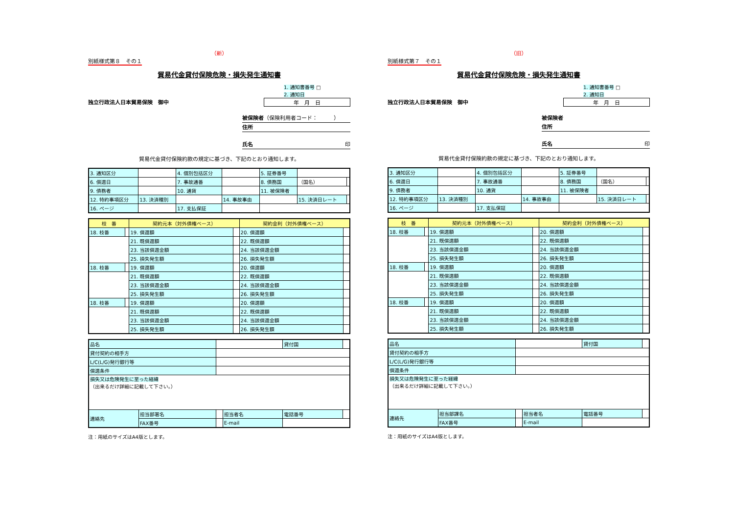（新）
別紙様式第８　その１
貿易代金貸付保険危険・損失発生通知書
1. 通知書番号 □
2. 通知日
独立行政法人日本貿易保険　御中 年　月　日
被保険者（保険利用者コード：　　　）
住所
氏名 印
貿易代金貸付保険約款の規定に基づき、下記のとおり通知します。
| 3. 通知区分 | | 4. 個別包括区分 | | 5. 証券番号 | | |
| 6. 償還日 | | 7. 事故通番 | | 8. 債務国 | （国名） | |
| 9. 債務者 | | 10. 通貨 | | 11. 被保険者 | | |
| 12. 特約事項区分 | 13. 決済種別 | | 14. 事故事由 | | 15. 決済日レート | |
| 16. ページ | | 17. 支払保証 | | | | |
| 枝 番 | | 契約元本（対外債権ベース） | | 契約金利（対外債権ベース） | |
| 18. 枝番 | | 19. 償還額 | | 20. 償還額 | |
| | | 21. 既償還額 | | 22. 既償還額 | |
| | | 23. 当該償還金額 | | 24. 当該償還金額 | |
| | | 25. 損失発生額 | | 26. 損失発生額 | |
| 18. 枝番 | | 19. 償還額 | | 20. 償還額 | |
| | | 21. 既償還額 | | 22. 既償還額 | |
| | | 23. 当該償還金額 | | 24. 当該償還金額 | |
| | | 25. 損失発生額 | | 26. 損失発生額 | |
| 18. 枝番 | | 19. 償還額 | | 20. 償還額 | |
| | | 21. 既償還額 | | 22. 既償還額 | |
| | | 23. 当該償還金額 | | 24. 当該償還金額 | |
| | | 25. 損失発生額 | | 26. 損失発生額 | |
| 品名 | | | | 貸付国 | |
| 貸付契約の相手方 | | | | | |
| L/C(L/G)発行銀行等 | | | | | |
| 償還条件 | | | | | |
| 損失又は危険発生に至った経緯 （出来るだけ詳細に記載して下さい。） | | | | | |
| 連絡先 | 担当部署名 | | 担当者名 | 電話番号 | |
| | FAX番号 | | E-mail | | |
注：用紙のサイズはA4版とします。
（旧）
別紙様式第７　その１
貿易代金貸付保険危険・損失発生通知書
1. 通知書番号 □
2. 通知日
独立行政法人日本貿易保険　御中 年　月　日
被保険者
住所
氏名 印
貿易代金貸付保険約款の規定に基づき、下記のとおり通知します。
| 3. 通知区分 | | 4. 個別包括区分 | | 5. 証券番号 | | |
| 6. 償還日 | | 7. 事故通番 | | 8. 債務国 | （国名） | |
| 9. 債務者 | | 10. 通貨 | | 11. 被保険者 | | |
| 12. 特約事項区分 | 13. 決済種別 | | 14. 事故事由 | | 15. 決済日レート | |
| 16. ページ | | 17. 支払保証 | | | | |
| 枝 番 | | 契約元本（対外債権ベース） | | 契約金利（対外債権ベース） | |
| 18. 枝番 | | 19. 償還額 | | 20. 償還額 | |
| | | 21. 既償還額 | | 22. 既償還額 | |
| | | 23. 当該償還金額 | | 24. 当該償還金額 | |
| | | 25. 損失発生額 | | 26. 損失発生額 | |
| 18. 枝番 | | 19. 償還額 | | 20. 償還額 | |
| | | 21. 既償還額 | | 22. 既償還額 | |
| | | 23. 当該償還金額 | | 24. 当該償還金額 | |
| | | 25. 損失発生額 | | 26. 損失発生額 | |
| 18. 枝番 | | 19. 償還額 | | 20. 償還額 | |
| | | 21. 既償還額 | | 22. 既償還額 | |
| | | 23. 当該償還金額 | | 24. 当該償還金額 | |
| | | 25. 損失発生額 | | 26. 損失発生額 | |
| 品名 | | | | 貸付国 | |
| 貸付契約の相手方 | | | | | |
| L/C(L/G)発行銀行等 | | | | | |
| 償還条件 | | | | | |
| 損失又は危険発生に至った経緯 （出来るだけ詳細に記載して下さい。） | | | | | |
| 連絡先 | 担当部課名 | | 担当者名 | 電話番号 | |
| | FAX番号 | | E-mail | | |
注：用紙のサイズはA4版とします。